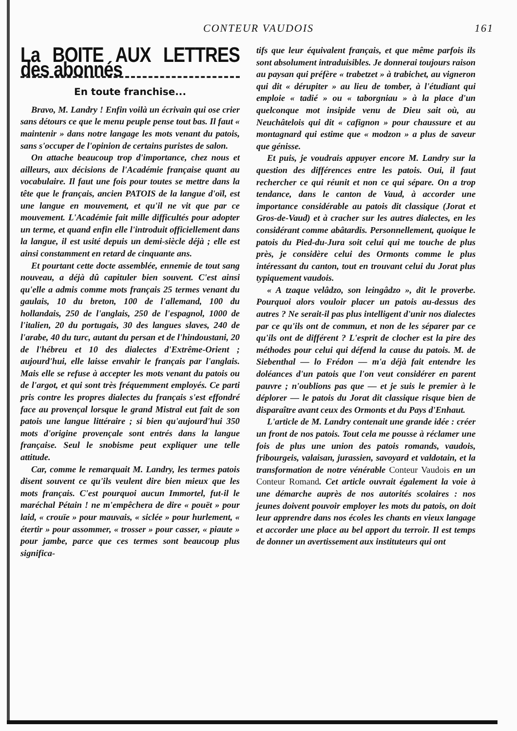CONTEUR VAUDOIS 161
La BOITE AUX LETTRES des abonnés
En toute franchise...
Bravo, M. Landry ! Enfin voilà un écrivain qui ose crier sans détours ce que le menu peuple pense tout bas. Il faut « maintenir » dans notre langage les mots venant du patois, sans s'occuper de l'opinion de certains puristes de salon.
On attache beaucoup trop d'importance, chez nous et ailleurs, aux décisions de l'Académie française quant au vocabulaire. Il faut une fois pour toutes se mettre dans la tête que le français, ancien PATOIS de la langue d'oïl, est une langue en mouvement, et qu'il ne vit que par ce mouvement. L'Académie fait mille difficultés pour adopter un terme, et quand enfin elle l'introduit officiellement dans la langue, il est usité depuis un demi-siècle déjà ; elle est ainsi constamment en retard de cinquante ans.
Et pourtant cette docte assemblée, ennemie de tout sang nouveau, a déjà dû capituler bien souvent. C'est ainsi qu'elle a admis comme mots français 25 termes venant du gaulais, 10 du breton, 100 de l'allemand, 100 du hollandais, 250 de l'anglais, 250 de l'espagnol, 1000 de l'italien, 20 du portugais, 30 des langues slaves, 240 de l'arabe, 40 du turc, autant du persan et de l'hindoustani, 20 de l'hébreu et 10 des dialectes d'Extrême-Orient ; aujourd'hui, elle laisse envahir le français par l'anglais. Mais elle se refuse à accepter les mots venant du patois ou de l'argot, et qui sont très fréquemment employés. Ce parti pris contre les propres dialectes du français s'est effondré face au provençal lorsque le grand Mistral eut fait de son patois une langue littéraire ; si bien qu'aujourd'hui 350 mots d'origine provençale sont entrés dans la langue française. Seul le snobisme peut expliquer une telle attitude.
Car, comme le remarquait M. Landry, les termes patois disent souvent ce qu'ils veulent dire bien mieux que les mots français. C'est pourquoi aucun Immortel, fut-il le maréchal Pétain ! ne m'empêchera de dire « pouët » pour laid, « crouïe » pour mauvais, « siclée » pour hurlement, « étertir » pour assommer, « trosser » pour casser, « piaute » pour jambe, parce que ces termes sont beaucoup plus significa-
tifs que leur équivalent français, et que même parfois ils sont absolument intraduisibles. Je donnerai toujours raison au paysan qui préfère « trabetzet » à trabichet, au vigneron qui dit « dérupiter » au lieu de tomber, à l'étudiant qui emploie « tadié » ou « taborgniau » à la place d'un quelconque mot insipide venu de Dieu sait où, au Neuchâtelois qui dit « cafignon » pour chaussure et au montagnard qui estime que « modzon » a plus de saveur que génisse.
Et puis, je voudrais appuyer encore M. Landry sur la question des différences entre les patois. Oui, il faut rechercher ce qui réunit et non ce qui sépare. On a trop tendance, dans le canton de Vaud, à accorder une importance considérable au patois dit classique (Jorat et Gros-de-Vaud) et à cracher sur les autres dialectes, en les considérant comme abâtardis. Personnellement, quoique le patois du Pied-du-Jura soit celui qui me touche de plus près, je considère celui des Ormonts comme le plus intéressant du canton, tout en trouvant celui du Jorat plus typiquement vaudois.
« A tzaque velâdzo, son leingâdzo », dit le proverbe. Pourquoi alors vouloir placer un patois au-dessus des autres ? Ne serait-il pas plus intelligent d'unir nos dialectes par ce qu'ils ont de commun, et non de les séparer par ce qu'ils ont de différent ? L'esprit de clocher est la pire des méthodes pour celui qui défend la cause du patois. M. de Siebenthal — lo Frédon — m'a déjà fait entendre les doléances d'un patois que l'on veut considérer en parent pauvre ; n'oublions pas que — et je suis le premier à le déplorer — le patois du Jorat dit classique risque bien de disparaître avant ceux des Ormonts et du Pays d'Enhaut.
L'article de M. Landry contenait une grande idée : créer un front de nos patois. Tout cela me pousse à réclamer une fois de plus une union des patois romands, vaudois, fribourgeis, valaisan, jurassien, savoyard et valdotain, et la transformation de notre vénérable Conteur Vaudois en un Conteur Romand. Cet article ouvrait également la voie à une démarche auprès de nos autorités scolaires : nos jeunes doivent pouvoir employer les mots du patois, on doit leur apprendre dans nos écoles les chants en vieux langage et accorder une place au bel apport du terroir. Il est temps de donner un avertissement aux instituteurs qui ont